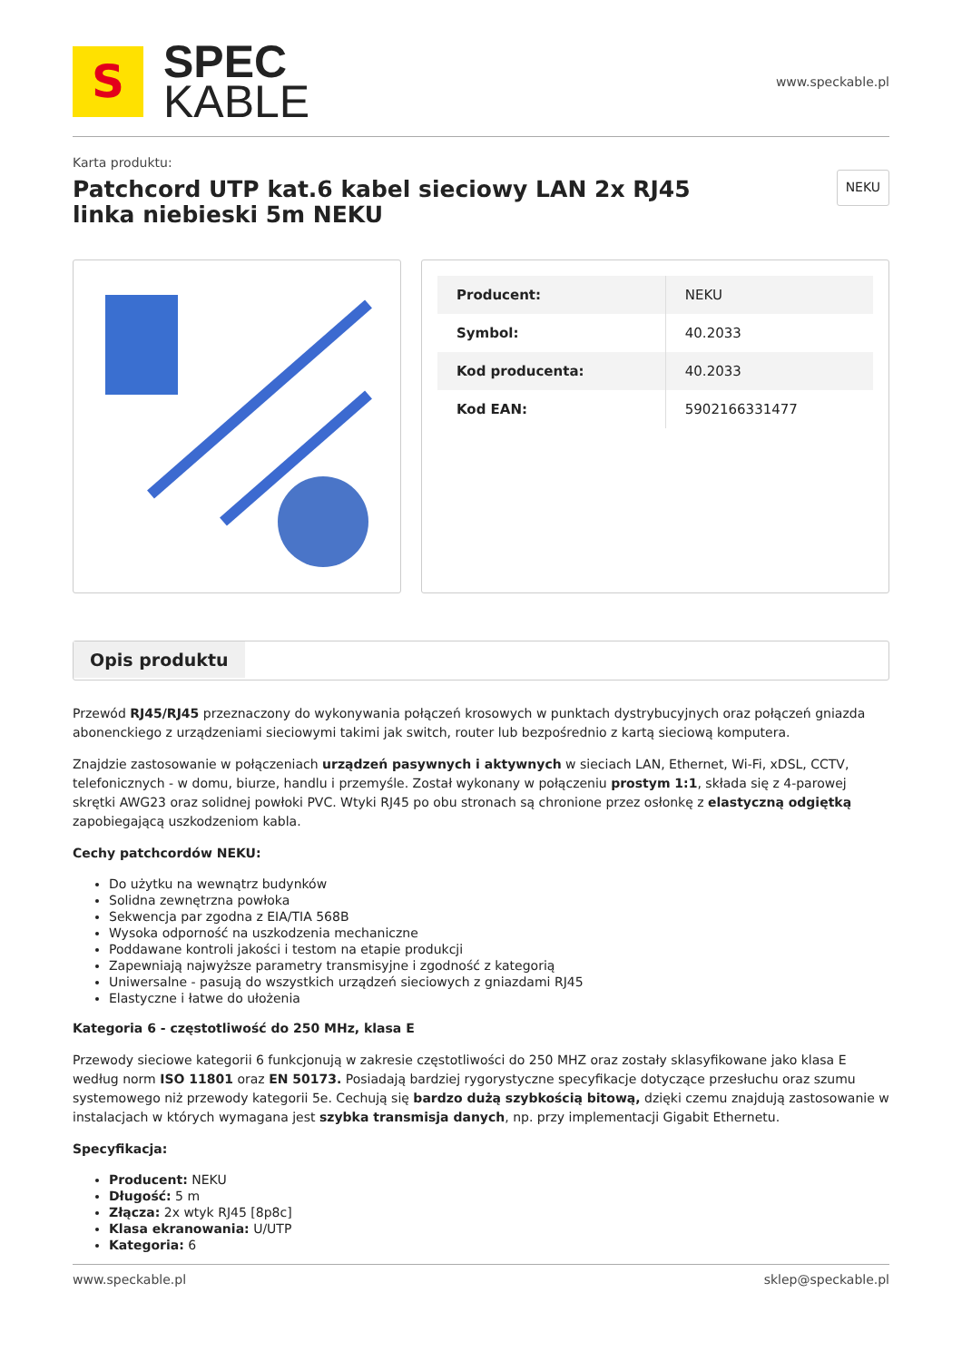S
SPEC
KABLE
www.speckable.pl
Karta produktu:
Patchcord UTP kat.6 kabel sieciowy LAN 2x RJ45
linka niebieski 5m NEKU
NEKU
| Producent: | NEKU |
| Symbol: | 40.2033 |
| Kod producenta: | 40.2033 |
| Kod EAN: | 5902166331477 |
Opis produktu
Przewód RJ45/RJ45 przeznaczony do wykonywania połączeń krosowych w punktach dystrybucyjnych oraz połączeń gniazda abonenckiego z urządzeniami sieciowymi takimi jak switch, router lub bezpośrednio z kartą sieciową komputera.
Znajdzie zastosowanie w połączeniach urządzeń pasywnych i aktywnych w sieciach LAN, Ethernet, Wi-Fi, xDSL, CCTV, telefonicznych - w domu, biurze, handlu i przemyśle. Został wykonany w połączeniu prostym 1:1, składa się z 4-parowej skrętki AWG23 oraz solidnej powłoki PVC. Wtyki RJ45 po obu stronach są chronione przez osłonkę z elastyczną odgiętką zapobiegającą uszkodzeniom kabla.
Cechy patchcordów NEKU:
Do użytku na wewnątrz budynków
Solidna zewnętrzna powłoka
Sekwencja par zgodna z EIA/TIA 568B
Wysoka odporność na uszkodzenia mechaniczne
Poddawane kontroli jakości i testom na etapie produkcji
Zapewniają najwyższe parametry transmisyjne i zgodność z kategorią
Uniwersalne - pasują do wszystkich urządzeń sieciowych z gniazdami RJ45
Elastyczne i łatwe do ułożenia
Kategoria 6 - częstotliwość do 250 MHz, klasa E
Przewody sieciowe kategorii 6 funkcjonują w zakresie częstotliwości do 250 MHZ oraz zostały sklasyfikowane jako klasa E według norm ISO 11801 oraz EN 50173. Posiadają bardziej rygorystyczne specyfikacje dotyczące przesłuchu oraz szumu systemowego niż przewody kategorii 5e. Cechują się bardzo dużą szybkością bitową, dzięki czemu znajdują zastosowanie w instalacjach w których wymagana jest szybka transmisja danych, np. przy implementacji Gigabit Ethernetu.
Specyfikacja:
Producent: NEKU
Długość: 5 m
Złącza: 2x wtyk RJ45 [8p8c]
Klasa ekranowania: U/UTP
Kategoria: 6
www.speckable.pl sklep@speckable.pl